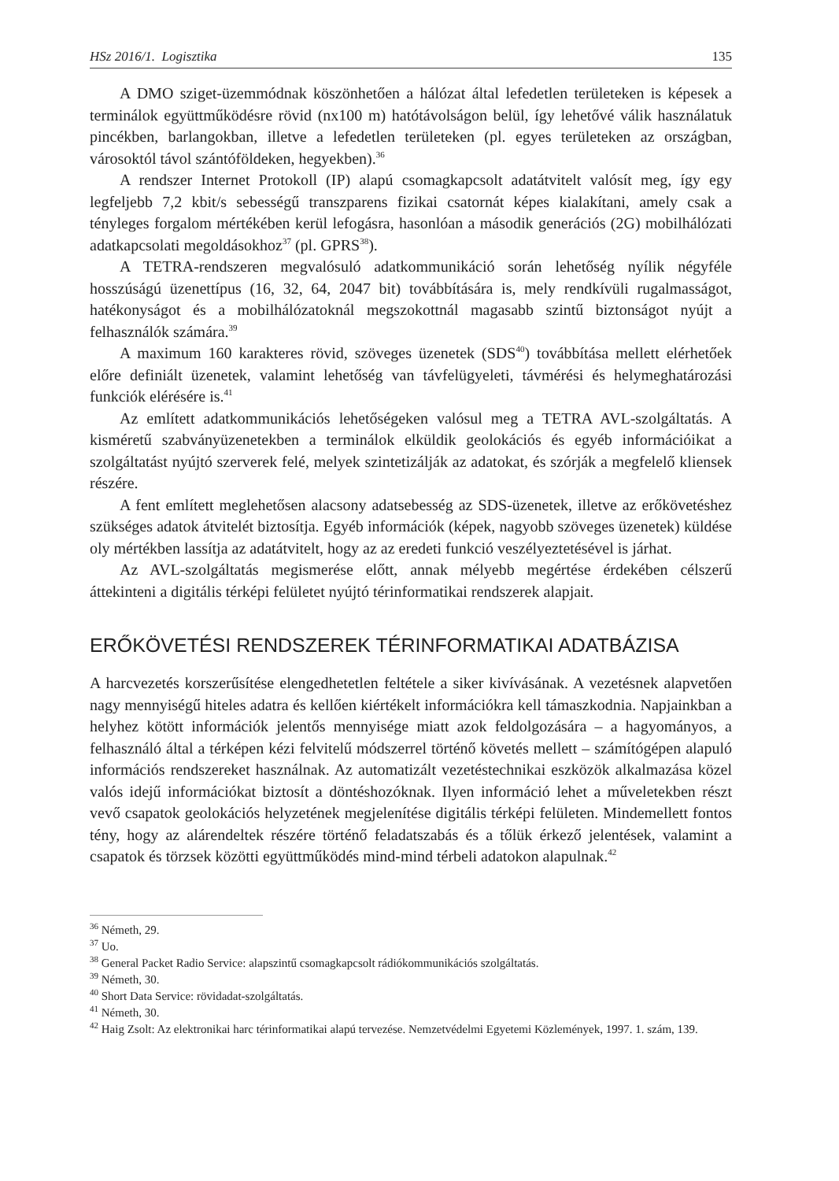HSz 2016/1. Logisztika 135
A DMO sziget-üzemmódnak köszönhetően a hálózat által lefedetlen területeken is képesek a terminálok együttműködésre rövid (nx100 m) hatótávolságon belül, így lehetővé válik használatuk pincékben, barlangokban, illetve a lefedetlen területeken (pl. egyes területeken az országban, városoktól távol szántóföldeken, hegyekben).<sup>36</sup>
A rendszer Internet Protokoll (IP) alapú csomagkapcsolt adatátvitelt valósít meg, így egy legfeljebb 7,2 kbit/s sebességű transzparens fizikai csatornát képes kialakítani, amely csak a tényleges forgalom mértékében kerül lefogásra, hasonlóan a második generációs (2G) mobilhálózati adatkapcsolati megoldásokhoz<sup>37</sup> (pl. GPRS<sup>38</sup>).
A TETRA-rendszeren megvalósuló adatkommunikáció során lehetőség nyílik négyféle hosszúságú üzenettípus (16, 32, 64, 2047 bit) továbbítására is, mely rendkívüli rugalmasságot, hatékonyságot és a mobilhálózatoknál megszokottnál magasabb szintű biztonságot nyújt a felhasználók számára.<sup>39</sup>
A maximum 160 karakteres rövid, szöveges üzenetek (SDS<sup>40</sup>) továbbítása mellett elérhetőek előre definiált üzenetek, valamint lehetőség van távfelügyeleti, távmérési és helymeghatározási funkciók elérésére is.<sup>41</sup>
Az említett adatkommunikációs lehetőségeken valósul meg a TETRA AVL-szolgáltatás. A kisméretű szabványüzenetekben a terminálok elküldik geolokációs és egyéb információikat a szolgáltatást nyújtó szerverek felé, melyek szintetizálják az adatokat, és szórják a megfelelő kliensek részére.
A fent említett meglehetősen alacsony adatsebesség az SDS-üzenetek, illetve az erőkövetéshez szükséges adatok átvitelét biztosítja. Egyéb információk (képek, nagyobb szöveges üzenetek) küldése oly mértékben lassítja az adatátvitelt, hogy az az eredeti funkció veszélyeztetésével is járhat.
Az AVL-szolgáltatás megismerése előtt, annak mélyebb megértése érdekében célszerű áttekinteni a digitális térképi felületet nyújtó térinformatikai rendszerek alapjait.
ERŐKÖVETÉSI RENDSZEREK TÉRINFORMATIKAI ADATBÁZISA
A harcvezetés korszerűsítése elengedhetetlen feltétele a siker kivívásának. A vezetésnek alapvetően nagy mennyiségű hiteles adatra és kellően kiértékelt információkra kell támaszkodnia. Napjainkban a helyhez kötött információk jelentős mennyisége miatt azok feldolgozására – a hagyományos, a felhasználó által a térképen kézi felvitelű módszerrel történő követés mellett – számítógépen alapuló információs rendszereket használnak. Az automatizált vezetéstechnikai eszközök alkalmazása közel valós idejű információkat biztosít a döntéshozóknak. Ilyen információ lehet a műveletekben részt vevő csapatok geolokációs helyzetének megjelenítése digitális térképi felületen. Mindemellett fontos tény, hogy az alárendeltek részére történő feladatszabás és a tőlük érkező jelentések, valamint a csapatok és törzsek közötti együttműködés mind-mind térbeli adatokon alapulnak.<sup>42</sup>
<sup>36</sup> Németh, 29.
<sup>37</sup> Uo.
<sup>38</sup> General Packet Radio Service: alapszintű csomagkapcsolt rádiókommunikációs szolgáltatás.
<sup>39</sup> Németh, 30.
<sup>40</sup> Short Data Service: rövidadat-szolgáltatás.
<sup>41</sup> Németh, 30.
<sup>42</sup> Haig Zsolt: Az elektronikai harc térinformatikai alapú tervezése. Nemzetvédelmi Egyetemi Közlemények, 1997. 1. szám, 139.